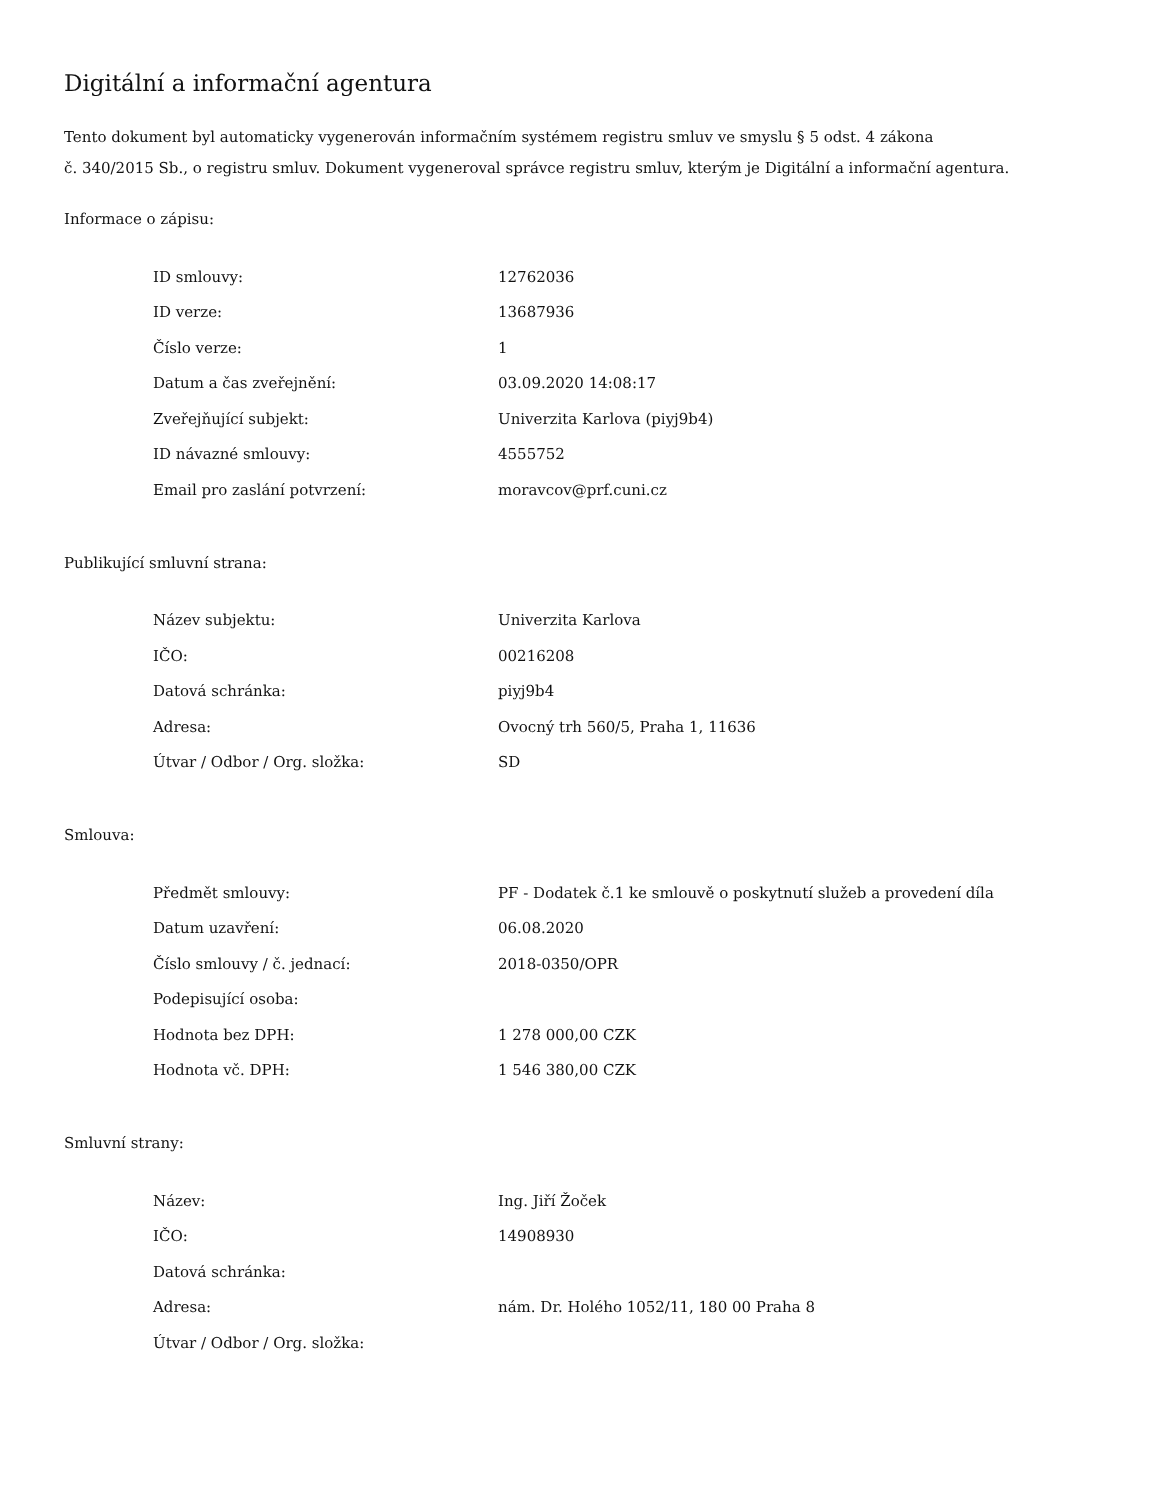Digitální a informační agentura
Tento dokument byl automaticky vygenerován informačním systémem registru smluv ve smyslu § 5 odst. 4 zákona
č. 340/2015 Sb., o registru smluv. Dokument vygeneroval správce registru smluv, kterým je Digitální a informační agentura.
Informace o zápisu:
| ID smlouvy: | 12762036 |
| ID verze: | 13687936 |
| Číslo verze: | 1 |
| Datum a čas zveřejnění: | 03.09.2020 14:08:17 |
| Zveřejňující subjekt: | Univerzita Karlova (piyj9b4) |
| ID návazné smlouvy: | 4555752 |
| Email pro zaslání potvrzení: | moravcov@prf.cuni.cz |
Publikující smluvní strana:
| Název subjektu: | Univerzita Karlova |
| IČO: | 00216208 |
| Datová schránka: | piyj9b4 |
| Adresa: | Ovocný trh 560/5, Praha 1, 11636 |
| Útvar / Odbor / Org. složka: | SD |
Smlouva:
| Předmět smlouvy: | PF - Dodatek č.1 ke smlouvě o poskytnutí služeb a provedení díla |
| Datum uzavření: | 06.08.2020 |
| Číslo smlouvy / č. jednací: | 2018-0350/OPR |
| Podepisující osoba: | |
| Hodnota bez DPH: | 1 278 000,00 CZK |
| Hodnota vč. DPH: | 1 546 380,00 CZK |
Smluvní strany:
| Název: | Ing. Jiří Žoček |
| IČO: | 14908930 |
| Datová schránka: | |
| Adresa: | nám. Dr. Holého 1052/11, 180 00 Praha 8 |
| Útvar / Odbor / Org. složka: | |